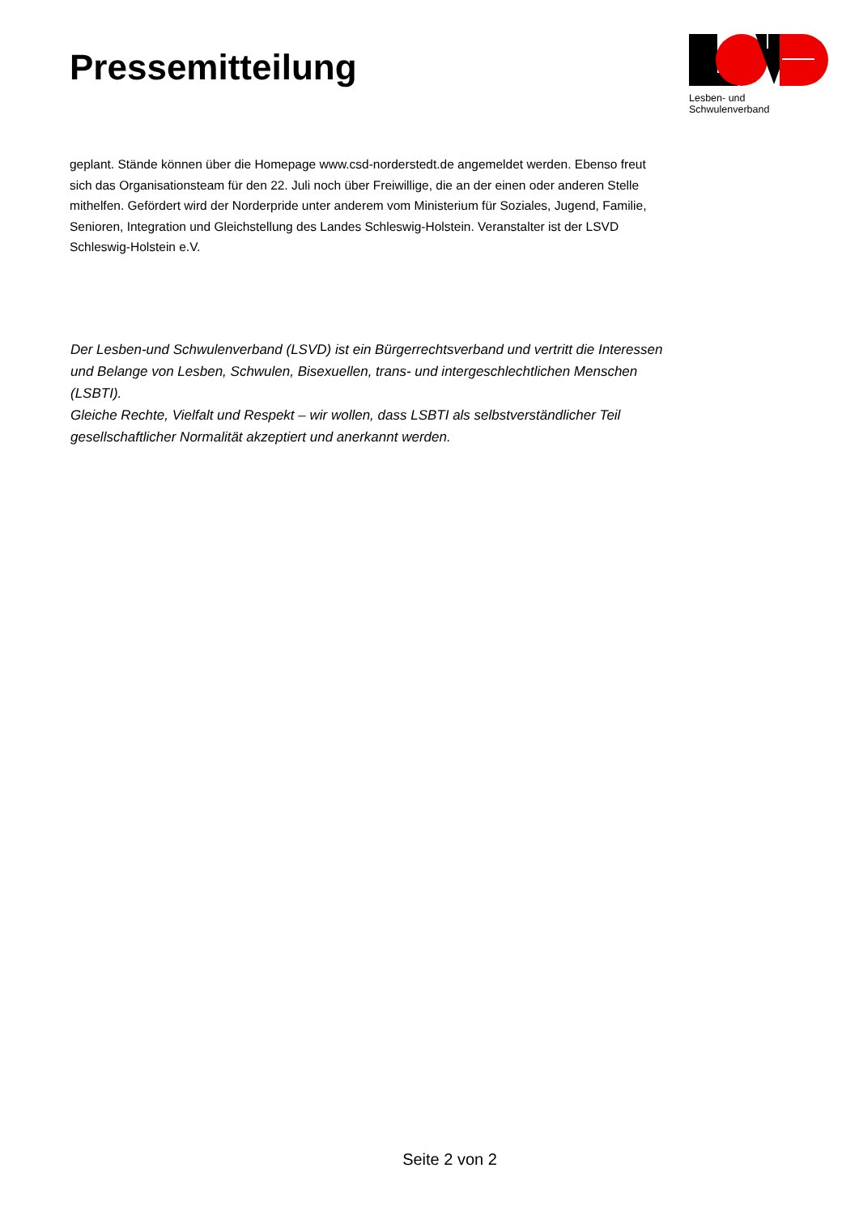Pressemitteilung
Lesben- und Schwulenverband
geplant. Stände können über die Homepage www.csd-norderstedt.de angemeldet werden. Ebenso freut sich das Organisationsteam für den 22. Juli noch über Freiwillige, die an der einen oder anderen Stelle mithelfen. Gefördert wird der Norderpride unter anderem vom Ministerium für Soziales, Jugend, Familie, Senioren, Integration und Gleichstellung des Landes Schleswig-Holstein. Veranstalter ist der LSVD Schleswig-Holstein e.V.
Der Lesben-und Schwulenverband (LSVD) ist ein Bürgerrechtsverband und vertritt die Interessen und Belange von Lesben, Schwulen, Bisexuellen, trans- und intergeschlechtlichen Menschen (LSBTI).
Gleiche Rechte, Vielfalt und Respekt – wir wollen, dass LSBTI als selbstverständlicher Teil gesellschaftlicher Normalität akzeptiert und anerkannt werden.
Seite 2 von 2